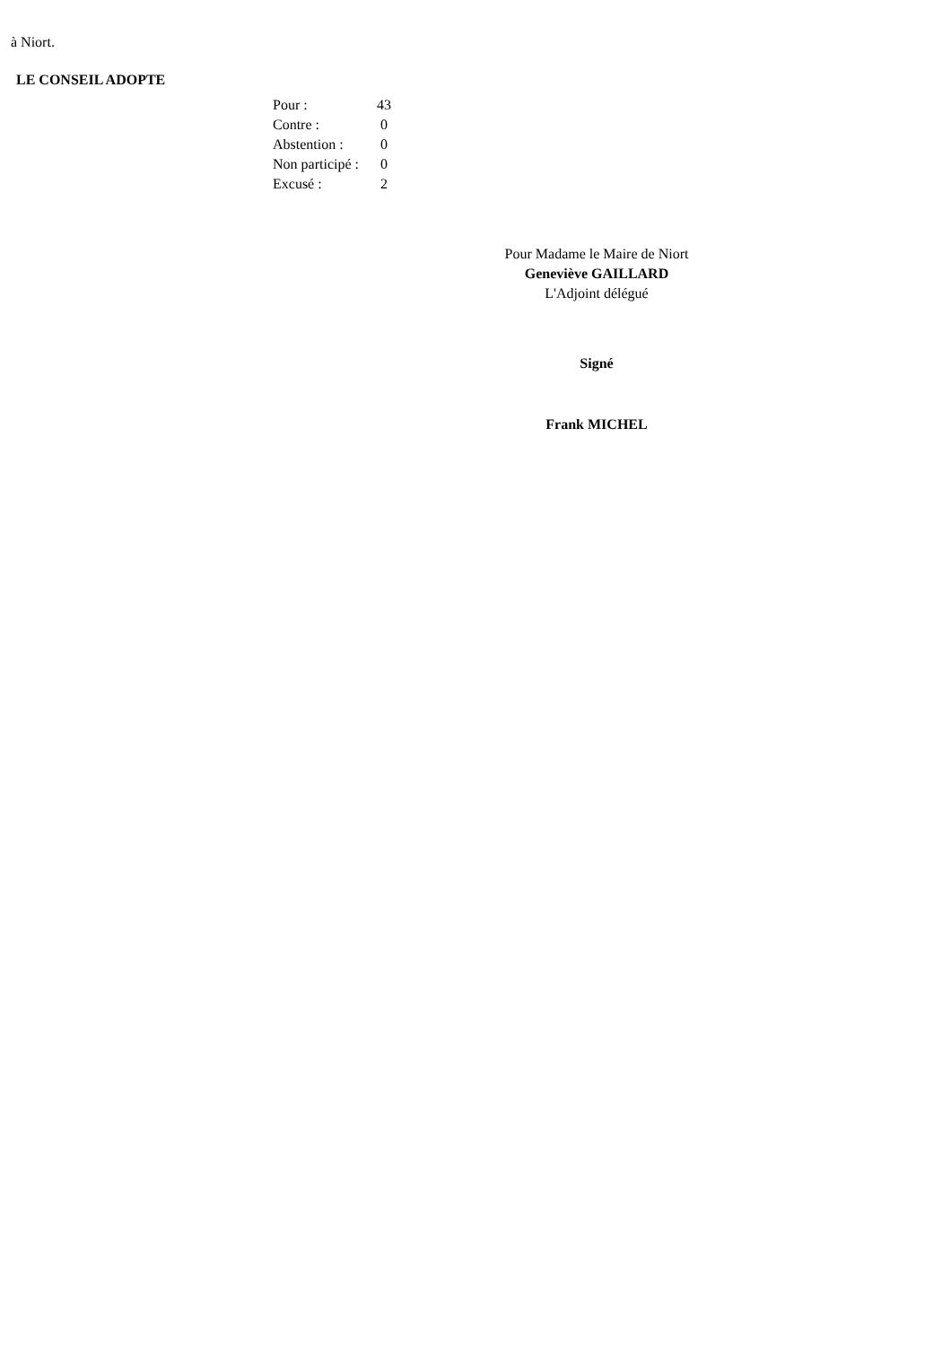à Niort.
LE CONSEIL ADOPTE
| Pour : | 43 |
| Contre : | 0 |
| Abstention : | 0 |
| Non participé : | 0 |
| Excusé : | 2 |
Pour Madame le Maire de Niort
Geneviève GAILLARD
L'Adjoint délégué
Signé
Frank MICHEL